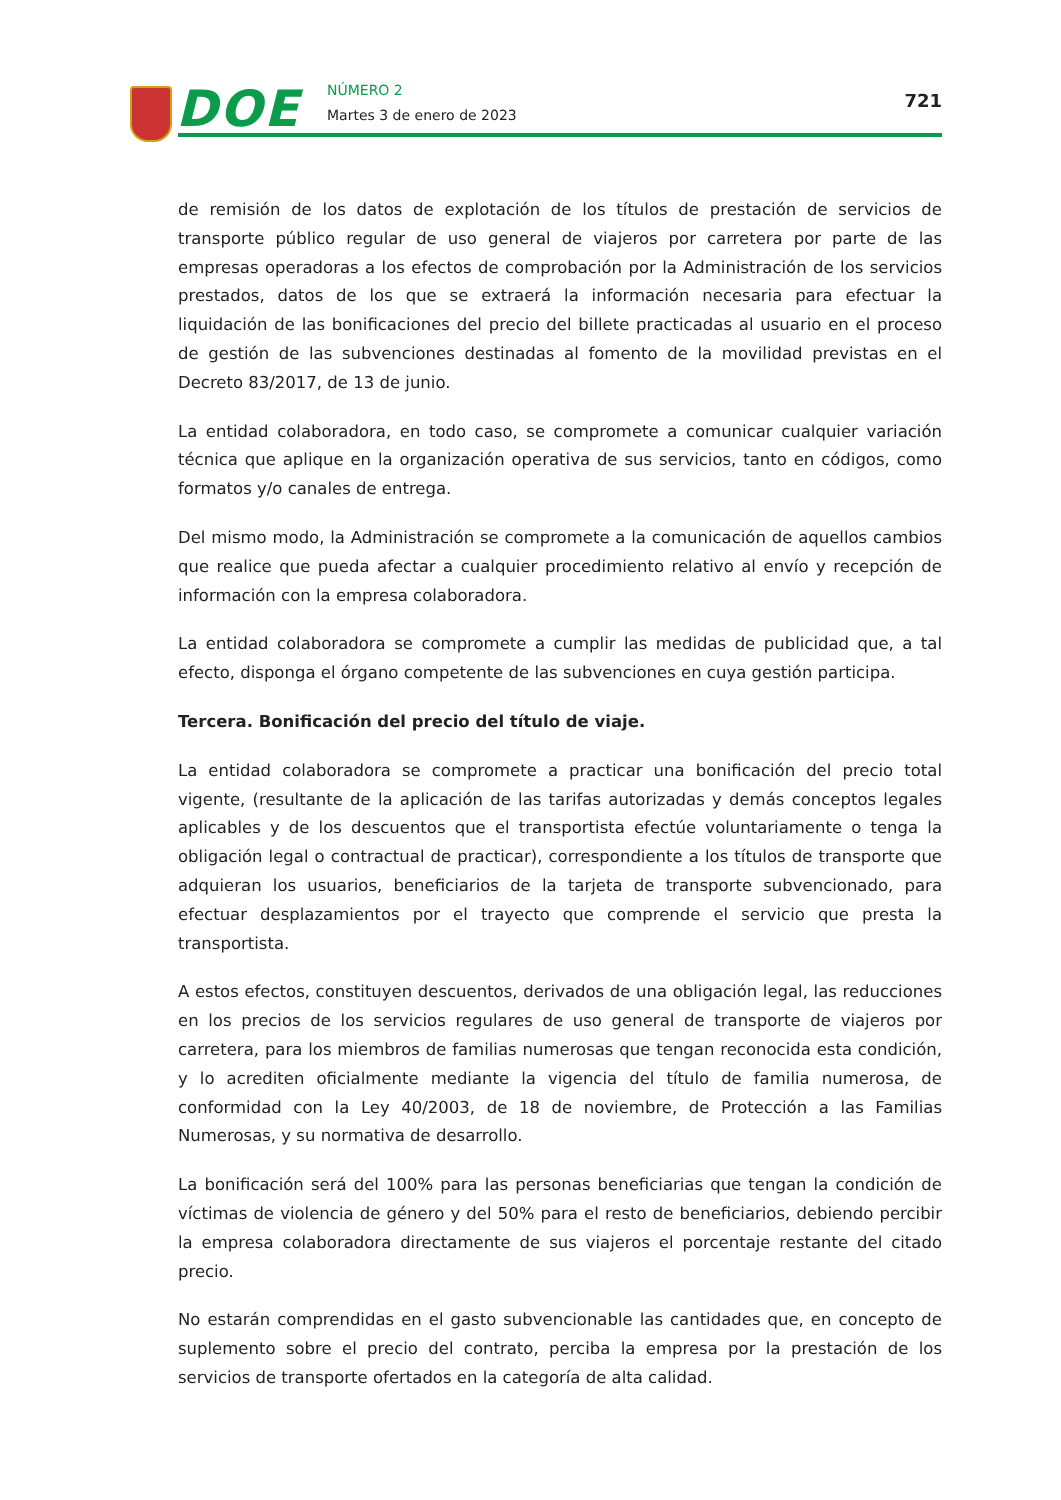DOE NÚMERO 2
Martes 3 de enero de 2023
721
de remisión de los datos de explotación de los títulos de prestación de servicios de transporte público regular de uso general de viajeros por carretera por parte de las empresas operadoras a los efectos de comprobación por la Administración de los servicios prestados, datos de los que se extraerá la información necesaria para efectuar la liquidación de las bonificaciones del precio del billete practicadas al usuario en el proceso de gestión de las subvenciones destinadas al fomento de la movilidad previstas en el Decreto 83/2017, de 13 de junio.
La entidad colaboradora, en todo caso, se compromete a comunicar cualquier variación técnica que aplique en la organización operativa de sus servicios, tanto en códigos, como formatos y/o canales de entrega.
Del mismo modo, la Administración se compromete a la comunicación de aquellos cambios que realice que pueda afectar a cualquier procedimiento relativo al envío y recepción de información con la empresa colaboradora.
La entidad colaboradora se compromete a cumplir las medidas de publicidad que, a tal efecto, disponga el órgano competente de las subvenciones en cuya gestión participa.
Tercera. Bonificación del precio del título de viaje.
La entidad colaboradora se compromete a practicar una bonificación del precio total vigente, (resultante de la aplicación de las tarifas autorizadas y demás conceptos legales aplicables y de los descuentos que el transportista efectúe voluntariamente o tenga la obligación legal o contractual de practicar), correspondiente a los títulos de transporte que adquieran los usuarios, beneficiarios de la tarjeta de transporte subvencionado, para efectuar desplazamientos por el trayecto que comprende el servicio que presta la transportista.
A estos efectos, constituyen descuentos, derivados de una obligación legal, las reducciones en los precios de los servicios regulares de uso general de transporte de viajeros por carretera, para los miembros de familias numerosas que tengan reconocida esta condición, y lo acrediten oficialmente mediante la vigencia del título de familia numerosa, de conformidad con la Ley 40/2003, de 18 de noviembre, de Protección a las Familias Numerosas, y su normativa de desarrollo.
La bonificación será del 100% para las personas beneficiarias que tengan la condición de víctimas de violencia de género y del 50% para el resto de beneficiarios, debiendo percibir la empresa colaboradora directamente de sus viajeros el porcentaje restante del citado precio.
No estarán comprendidas en el gasto subvencionable las cantidades que, en concepto de suplemento sobre el precio del contrato, perciba la empresa por la prestación de los servicios de transporte ofertados en la categoría de alta calidad.